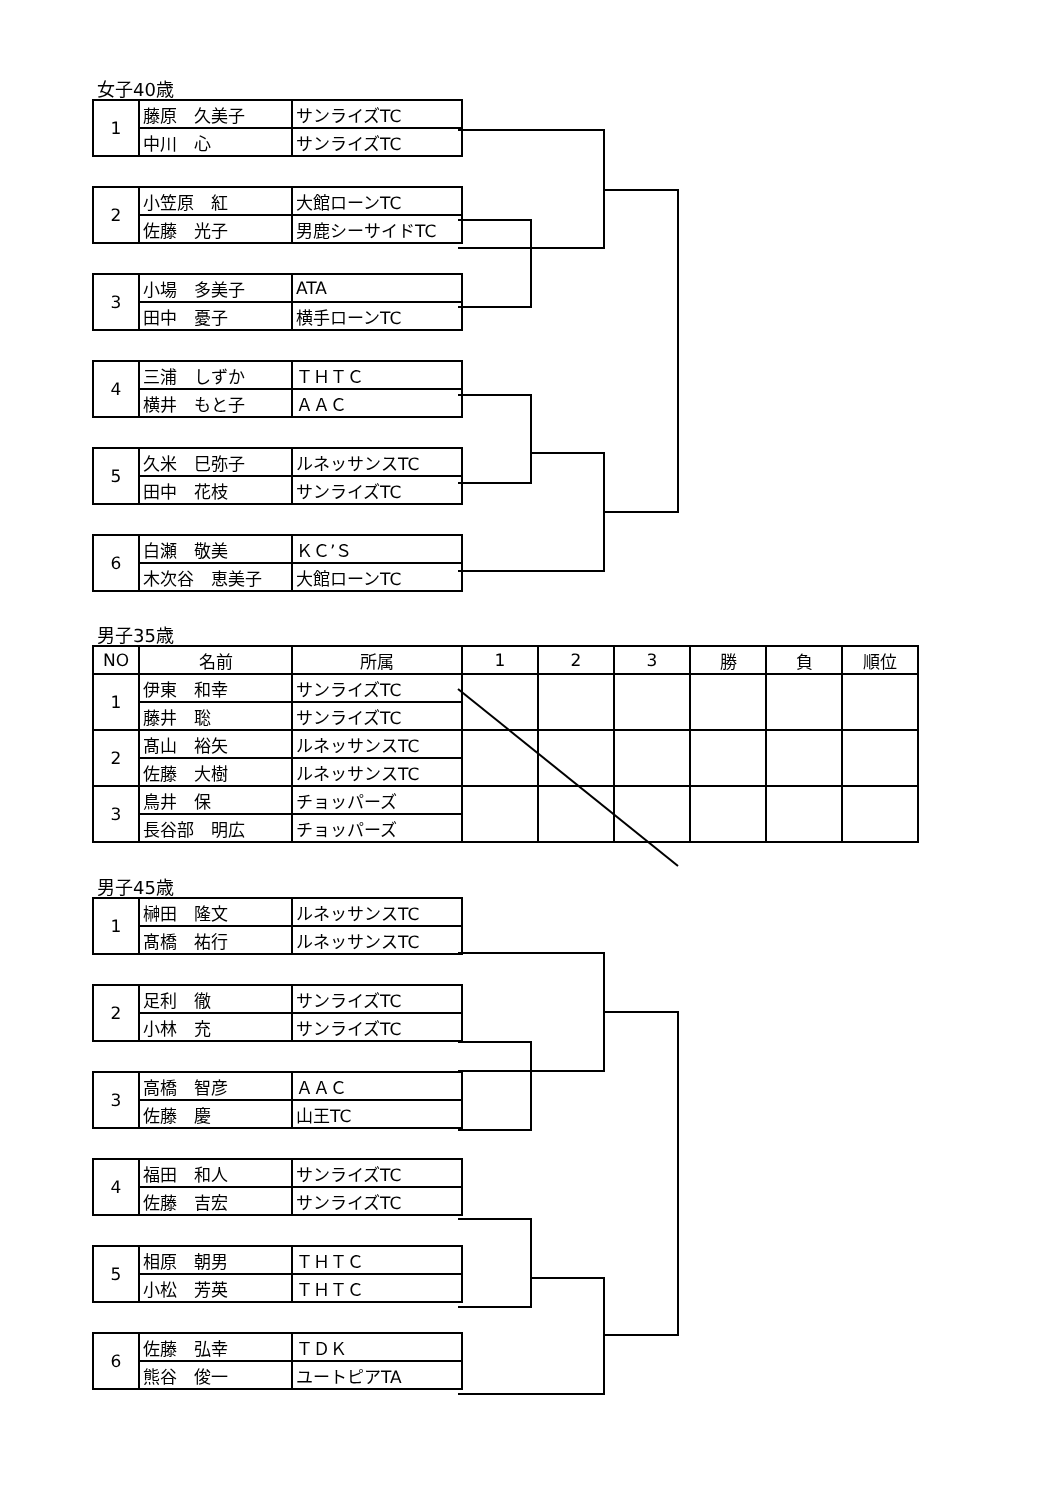女子40歳
| 1 | 藤原 久美子 | サンライズTC |
| | 中川 心 | サンライズTC |
| 2 | 小笠原 紅 | 大館ローンTC |
| | 佐藤 光子 | 男鹿シーサイドTC |
| 3 | 小場 多美子 | ATA |
| | 田中 憂子 | 横手ローンTC |
| 4 | 三浦 しずか | ＴＨＴＣ |
| | 横井 もと子 | ＡＡＣ |
| 5 | 久米 巳弥子 | ルネッサンスTC |
| | 田中 花枝 | サンライズTC |
| 6 | 白瀬 敬美 | ＫＣ’Ｓ |
| | 木次谷 恵美子 | 大館ローンTC |
男子35歳
| NO | 名前 | 所属 | 1 | 2 | 3 | 勝 | 負 | 順位 |
| --- | --- | --- | --- | --- | --- | --- | --- | --- |
| 1 | 伊東 和幸 | サンライズTC | | | | | | |
| | 藤井 聡 | サンライズTC | | | | | | |
| 2 | 髙山 裕矢 | ルネッサンスTC | | | | | | |
| | 佐藤 大樹 | ルネッサンスTC | | | | | | |
| 3 | 鳥井 保 | チョッパーズ | | | | | | |
| | 長谷部 明広 | チョッパーズ | | | | | | |
男子45歳
| 1 | 榊田 隆文 | ルネッサンスTC |
| | 髙橋 祐行 | ルネッサンスTC |
| 2 | 足利 徹 | サンライズTC |
| | 小林 充 | サンライズTC |
| 3 | 高橋 智彦 | ＡＡＣ |
| | 佐藤 慶 | 山王TC |
| 4 | 福田 和人 | サンライズTC |
| | 佐藤 吉宏 | サンライズTC |
| 5 | 相原 朝男 | ＴＨＴＣ |
| | 小松 芳英 | ＴＨＴＣ |
| 6 | 佐藤 弘幸 | ＴＤＫ |
| | 熊谷 俊一 | ユートピアTA |